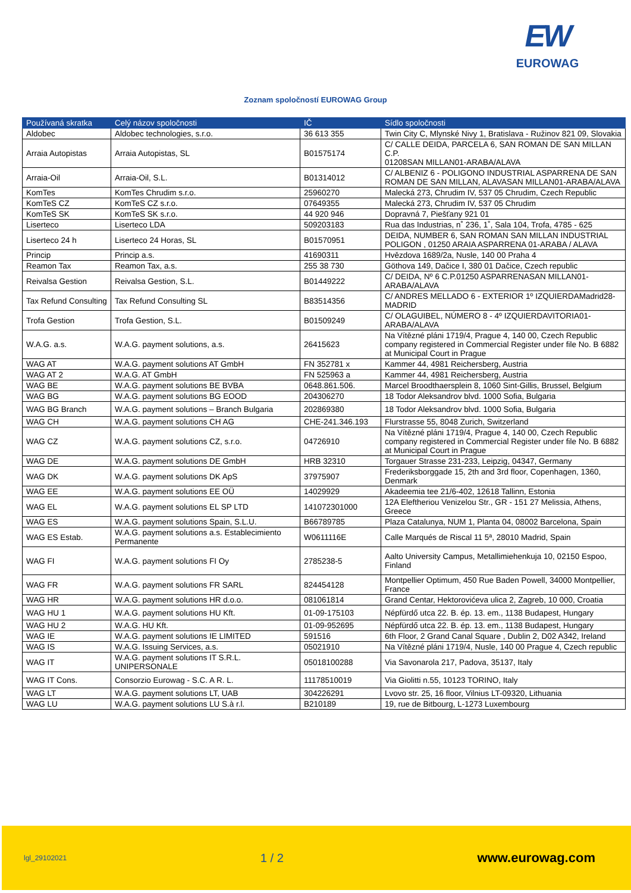EW
EUROWAG
Zoznam spoločností EUROWAG Group
| Používaná skratka | Celý názov spoločnosti | IČ | Sídlo spoločnosti |
| --- | --- | --- | --- |
| Aldobec | Aldobec technologies, s.r.o. | 36 613 355 | Twin City C, Mlynské Nivy 1, Bratislava - Ružinov 821 09, Slovakia |
| Arraia Autopistas | Arraia Autopistas, SL | B01575174 | C/ CALLE DEIDA, PARCELA 6, SAN ROMAN DE SAN MILLAN C.P. 01208SAN MILLAN01-ARABA/ALAVA |
| Arraia-Oil | Arraia-Oil, S.L. | B01314012 | C/ ALBENIZ 6 - POLIGONO INDUSTRIAL ASPARRENA DE SAN ROMAN DE SAN MILLAN, ALAVASAN MILLAN01-ARABA/ALAVA |
| KomTes | KomTes Chrudim s.r.o. | 25960270 | Malecká 273, Chrudim IV, 537 05 Chrudim, Czech Republic |
| KomTeS CZ | KomTeS CZ s.r.o. | 07649355 | Malecká 273, Chrudim IV, 537 05 Chrudim |
| KomTeS SK | KomTeS SK s.r.o. | 44 920 946 | Dopravná 7, Piešťany 921 01 |
| Liserteco | Liserteco LDA | 509203183 | Rua das Industrias, n˚ 236, 1˚, Sala 104, Trofa, 4785 - 625 |
| Liserteco 24 h | Liserteco 24 Horas, SL | B01570951 | DEIDA, NUMBER 6, SAN ROMAN SAN MILLAN INDUSTRIAL POLIGON , 01250 ARAIA ASPARRENA 01-ARABA / ALAVA |
| Princip | Princip a.s. | 41690311 | Hvězdova 1689/2a, Nusle, 140 00 Praha 4 |
| Reamon Tax | Reamon Tax, a.s. | 255 38 730 | Göthova 149, Dačice I, 380 01 Dačice, Czech republic |
| Reivalsa Gestion | Reivalsa Gestion, S.L. | B01449222 | C/ DEIDA, Nº 6 C.P.01250 ASPARRENASAN MILLAN01-ARABA/ALAVA |
| Tax Refund Consulting | Tax Refund Consulting SL | B83514356 | C/ ANDRES MELLADO 6 - EXTERIOR 1º IZQUIERDAMadrid28-MADRID |
| Trofa Gestion | Trofa Gestion, S.L. | B01509249 | C/ OLAGUIBEL, NÚMERO 8 - 4º IZQUIERDAVITORIA01-ARABA/ALAVA |
| W.A.G. a.s. | W.A.G. payment solutions, a.s. | 26415623 | Na Vítězné pláni 1719/4, Prague 4, 140 00, Czech Republic company registered in Commercial Register under file No. B 6882 at Municipal Court in Prague |
| WAG AT | W.A.G. payment solutions AT GmbH | FN 352781 x | Kammer 44, 4981 Reichersberg, Austria |
| WAG AT 2 | W.A.G. AT GmbH | FN 525963 a | Kammer 44, 4981 Reichersberg, Austria |
| WAG BE | W.A.G. payment solutions BE BVBA | 0648.861.506. | Marcel Broodthaersplein 8, 1060 Sint-Gillis, Brussel, Belgium |
| WAG BG | W.A.G. payment solutions BG EOOD | 204306270 | 18 Todor Aleksandrov blvd. 1000 Sofia, Bulgaria |
| WAG BG Branch | W.A.G. payment solutions – Branch Bulgaria | 202869380 | 18 Todor Aleksandrov blvd. 1000 Sofia, Bulgaria |
| WAG CH | W.A.G. payment solutions CH AG | CHE-241.346.193 | Flurstrasse 55, 8048 Zurich, Switzerland |
| WAG CZ | W.A.G. payment solutions CZ, s.r.o. | 04726910 | Na Vítězné pláni 1719/4, Prague 4, 140 00, Czech Republic company registered in Commercial Register under file No. B 6882 at Municipal Court in Prague |
| WAG DE | W.A.G. payment solutions DE GmbH | HRB 32310 | Torgauer Strasse 231-233, Leipzig, 04347, Germany |
| WAG DK | W.A.G. payment solutions DK ApS | 37975907 | Frederiksborggade 15, 2th and 3rd floor, Copenhagen, 1360, Denmark |
| WAG EE | W.A.G. payment solutions EE OÜ | 14029929 | Akadeemia tee 21/6-402, 12618 Tallinn, Estonia |
| WAG EL | W.A.G. payment solutions EL SP LTD | 141072301000 | 12A Eleftheriou Venizelou Str., GR - 151 27 Melissia, Athens, Greece |
| WAG ES | W.A.G. payment solutions Spain, S.L.U. | B66789785 | Plaza Catalunya, NUM 1, Planta 04, 08002 Barcelona, Spain |
| WAG ES Estab. | W.A.G. payment solutions a.s. Establecimiento Permanente | W0611116E | Calle Marqués de Riscal 11 5ª, 28010 Madrid, Spain |
| WAG FI | W.A.G. payment solutions FI Oy | 2785238-5 | Aalto University Campus, Metallimiehenkuja 10, 02150 Espoo, Finland |
| WAG FR | W.A.G. payment solutions FR SARL | 824454128 | Montpellier Optimum, 450 Rue Baden Powell, 34000 Montpellier, France |
| WAG HR | W.A.G. payment solutions HR d.o.o. | 081061814 | Grand Centar, Hektorovićeva ulica 2, Zagreb, 10 000, Croatia |
| WAG HU 1 | W.A.G. payment solutions HU Kft. | 01-09-175103 | Népfürdő utca 22. B. ép. 13. em., 1138 Budapest, Hungary |
| WAG HU 2 | W.A.G. HU Kft. | 01-09-952695 | Népfürdő utca 22. B. ép. 13. em., 1138 Budapest, Hungary |
| WAG IE | W.A.G. payment solutions IE LIMITED | 591516 | 6th Floor, 2 Grand Canal Square , Dublin 2, D02 A342, Ireland |
| WAG IS | W.A.G. Issuing Services, a.s. | 05021910 | Na Vítězné pláni 1719/4, Nusle, 140 00 Prague 4, Czech republic |
| WAG IT | W.A.G. payment solutions IT S.R.L. UNIPERSONALE | 05018100288 | Via Savonarola 217, Padova, 35137, Italy |
| WAG IT Cons. | Consorzio Eurowag - S.C. A R. L. | 11178510019 | Via Giolitti n.55, 10123 TORINO, Italy |
| WAG LT | W.A.G. payment solutions LT, UAB | 304226291 | Lvovo str. 25, 16 floor, Vilnius LT-09320, Lithuania |
| WAG LU | W.A.G. payment solutions LU S.à r.l. | B210189 | 19, rue de Bitbourg, L-1273 Luxembourg |
lgl_29102021 1 / 2 www.eurowag.com